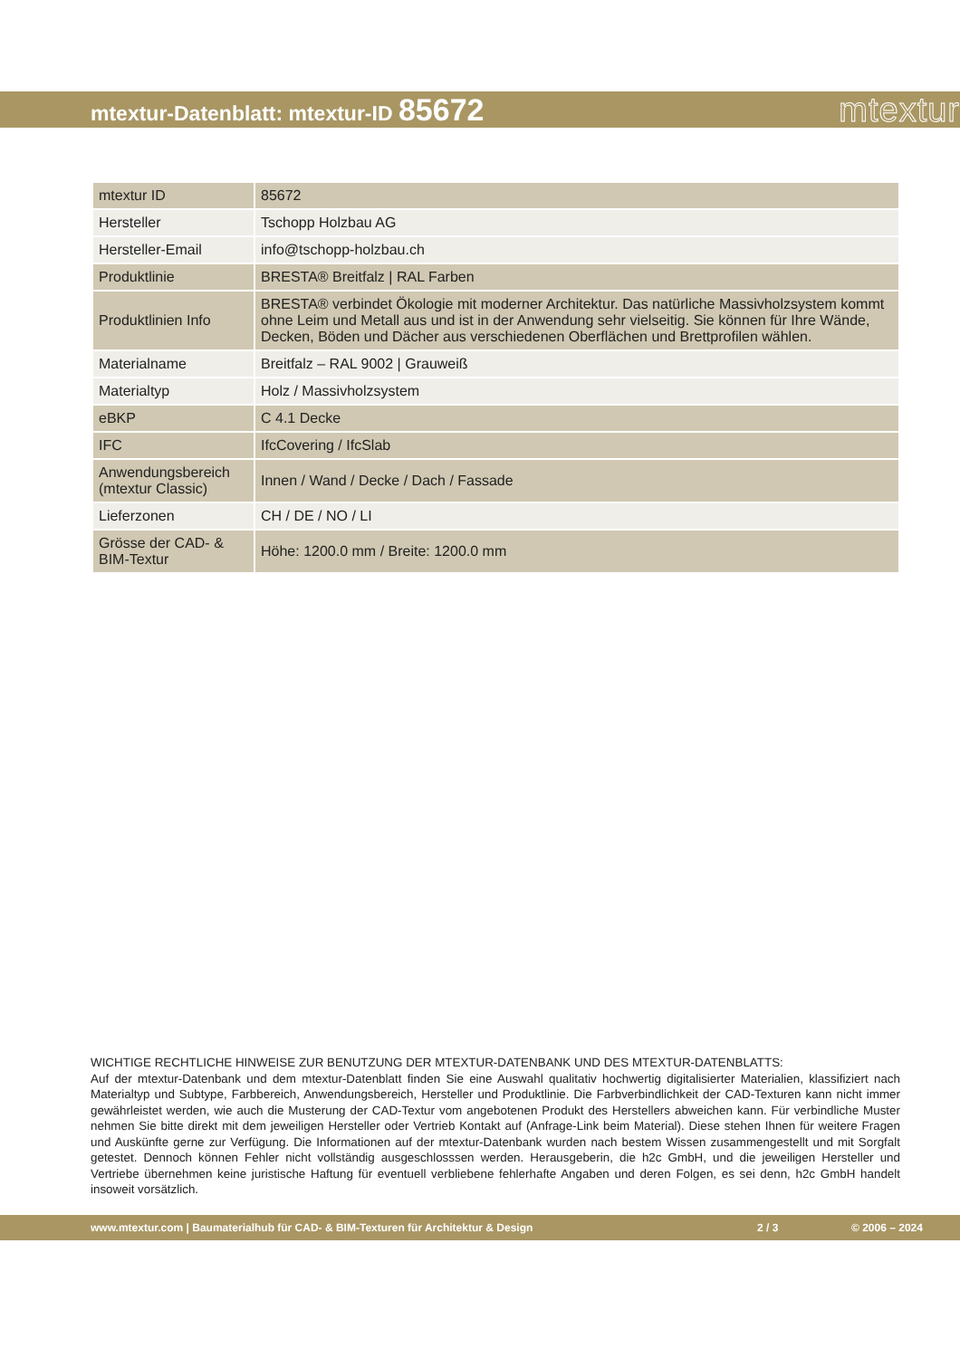mtextur-Datenblatt: mtextur-ID 85672
mtextur
| mtextur ID | 85672 |
| Hersteller | Tschopp Holzbau AG |
| Hersteller-Email | info@tschopp-holzbau.ch |
| Produktlinie | BRESTA® Breitfalz / RAL Farben |
| Produktlinien Info | BRESTA® verbindet Ökologie mit moderner Architektur. Das natürliche Massivholzsystem kommt ohne Leim und Metall aus und ist in der Anwendung sehr vielseitig. Sie können für Ihre Wände, Decken, Böden und Dächer aus verschiedenen Oberflächen und Brettprofilen wählen. |
| Materialname | Breitfalz – RAL 9002 / Grauweiß |
| Materialtyp | Holz / Massivholzsystem |
| eBKP | C 4.1 Decke |
| IFC | IfcCovering / IfcSlab |
| Anwendungsbereich (mtextur Classic) | Innen / Wand / Decke / Dach / Fassade |
| Lieferzonen | CH / DE / NO / LI |
| Grösse der CAD- & BIM-Textur | Höhe: 1200.0 mm / Breite: 1200.0 mm |
WICHTIGE RECHTLICHE HINWEISE ZUR BENUTZUNG DER MTEXTUR-DATENBANK UND DES MTEXTUR-DATENBLATTS:
Auf der mtextur-Datenbank und dem mtextur-Datenblatt finden Sie eine Auswahl qualitativ hochwertig digitalisierter Materialien, klassifiziert nach Materialtyp und Subtype, Farbbereich, Anwendungsbereich, Hersteller und Produktlinie. Die Farbverbindlichkeit der CAD-Texturen kann nicht immer gewährleistet werden, wie auch die Musterung der CAD-Textur vom angebotenen Produkt des Herstellers abweichen kann. Für verbindliche Muster nehmen Sie bitte direkt mit dem jeweiligen Hersteller oder Vertrieb Kontakt auf (Anfrage-Link beim Material). Diese stehen Ihnen für weitere Fragen und Auskünfte gerne zur Verfügung. Die Informationen auf der mtextur-Datenbank wurden nach bestem Wissen zusammengestellt und mit Sorgfalt getestet. Dennoch können Fehler nicht vollständig ausgeschlosssen werden. Herausgeberin, die h2c GmbH, und die jeweiligen Hersteller und Vertriebe übernehmen keine juristische Haftung für eventuell verbliebene fehlerhafte Angaben und deren Folgen, es sei denn, h2c GmbH handelt insoweit vorsätzlich.
www.mtextur.com | Baumaterialhub für CAD- & BIM-Texturen für Architektur & Design 2 / 3 © 2006 – 2024